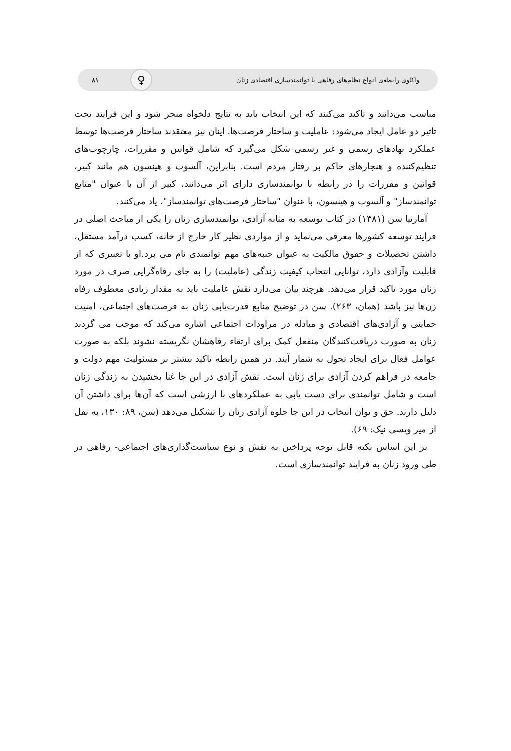واکاوی رابطه‌ی انواع نظام‌های رفاهی با توانمندسازی اقتصادی زنان ♀
۸۱
مناسب می‌دانند و تاکید می‌کنند که این انتخاب باید به نتایج دلخواه منجر شود و این فرایند تحت تاثیر دو عامل ایجاد می‌شود: عاملیت و ساختار فرصت‌ها. اینان نیز معتقدند ساختار فرصت‌ها توسط عملکرد نهادهای رسمی و غیر رسمی شکل می‌گیرد که شامل قوانین و مقررات، چارچوب‌های تنظیم‌کننده و هنجارهای حاکم بر رفتار مردم است. بنابراین، آلسوپ و هینسون هم مانند کبیر، قوانین و مقررات را در رابطه با توانمندسازی دارای اثر می‌دانند، کبیر از آن با عنوان "منابع توانمندساز" و آلسوپ و هینسون، با عنوان "ساختار فرصت‌های توانمندساز"، یاد می‌کنند.
آمارتیا سن (۱۳۸۱) در کتاب توسعه به مثابه آزادی، توانمندسازی زنان را یکی از مباحث اصلی در فرایند توسعه کشورها معرفی می‌نماید و از مواردی نظیر کار خارج از خانه، کسب درآمد مستقل، داشتن تحصیلات و حقوق مالکیت به عنوان جنبه‌های مهم توانمندی نام می برد.او با تعبیری که از قابلیت وآزادی دارد، توانایی انتخاب کیفیت زندگی (عاملیت) را به جای رفاه‌گرایی صرف در مورد زنان مورد تاکید قرار می‌دهد. هرچند بیان می‌دارد نقش عاملیت باید به مقدار زیادی معطوف رفاه زن‌ها نیز باشد (همان، ۲۶۳). سن در توضیح منابع قدرت‌یابی زنان به فرصت‌های اجتماعی، امنیت حمایتی و آزادی‌های اقتصادی و مبادله در مراودات اجتماعی اشاره می‌کند که موجب می گردند زنان به صورت دریافت‌کنندگان منفعل کمک برای ارتقاء رفاهشان نگریسته نشوند بلکه به صورت عوامل فعال برای ایجاد تحول به شمار آیند. در همین رابطه تاکید بیشتر بر مسئولیت مهم دولت و جامعه در فراهم کردن آزادی برای زنان است. نقش آزادی در این جا غنا بخشیدن به زندگی زنان است و شامل توانمندی برای دست یابی به عملکردهای با ارزشی است که آن‌ها برای داشتن آن دلیل دارند. حق و توان انتخاب در این جا جلوه آزادی زنان را تشکیل می‌دهد (سن، ۸۹: ۱۳۰، به نقل از میر ویسی نیک: ۶۹).
بر این اساس نکته قابل توجه پرداختن به نقش و نوع سیاست‌گذاری‌های اجتماعی- رفاهی در طی ورود زنان به فرایند توانمندسازی است.